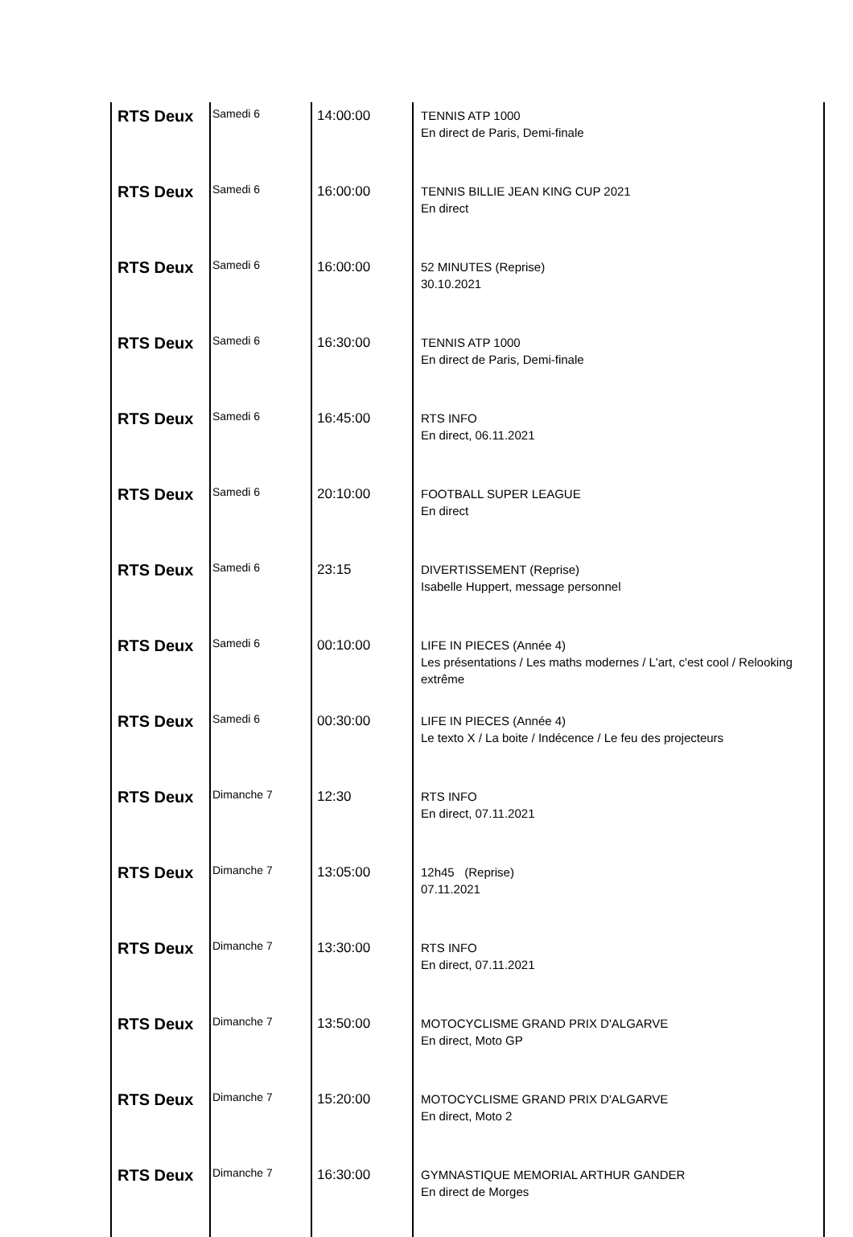| RTS Deux | Samedi 6 | 14:00:00 | TENNIS ATP 1000 En direct de Paris, Demi-finale | |
| RTS Deux | Samedi 6 | 16:00:00 | TENNIS BILLIE JEAN KING CUP 2021 En direct | |
| RTS Deux | Samedi 6 | 16:00:00 | 52 MINUTES (Reprise) 30.10.2021 | |
| RTS Deux | Samedi 6 | 16:30:00 | TENNIS ATP 1000 En direct de Paris, Demi-finale | |
| RTS Deux | Samedi 6 | 16:45:00 | RTS INFO En direct, 06.11.2021 | |
| RTS Deux | Samedi 6 | 20:10:00 | FOOTBALL SUPER LEAGUE En direct | |
| RTS Deux | Samedi 6 | 23:15 | DIVERTISSEMENT (Reprise) Isabelle Huppert, message personnel | |
| RTS Deux | Samedi 6 | 00:10:00 | LIFE IN PIECES (Année 4) Les présentations / Les maths modernes / L'art, c'est cool / Relooking extrême | |
| RTS Deux | Samedi 6 | 00:30:00 | LIFE IN PIECES (Année 4) Le texto X / La boite / Indécence / Le feu des projecteurs | |
| RTS Deux | Dimanche 7 | 12:30 | RTS INFO En direct, 07.11.2021 | |
| RTS Deux | Dimanche 7 | 13:05:00 | 12h45 (Reprise) 07.11.2021 | |
| RTS Deux | Dimanche 7 | 13:30:00 | RTS INFO En direct, 07.11.2021 | |
| RTS Deux | Dimanche 7 | 13:50:00 | MOTOCYCLISME GRAND PRIX D'ALGARVE En direct, Moto GP | |
| RTS Deux | Dimanche 7 | 15:20:00 | MOTOCYCLISME GRAND PRIX D'ALGARVE En direct, Moto 2 | |
| RTS Deux | Dimanche 7 | 16:30:00 | GYMNASTIQUE MEMORIAL ARTHUR GANDER En direct de Morges | |